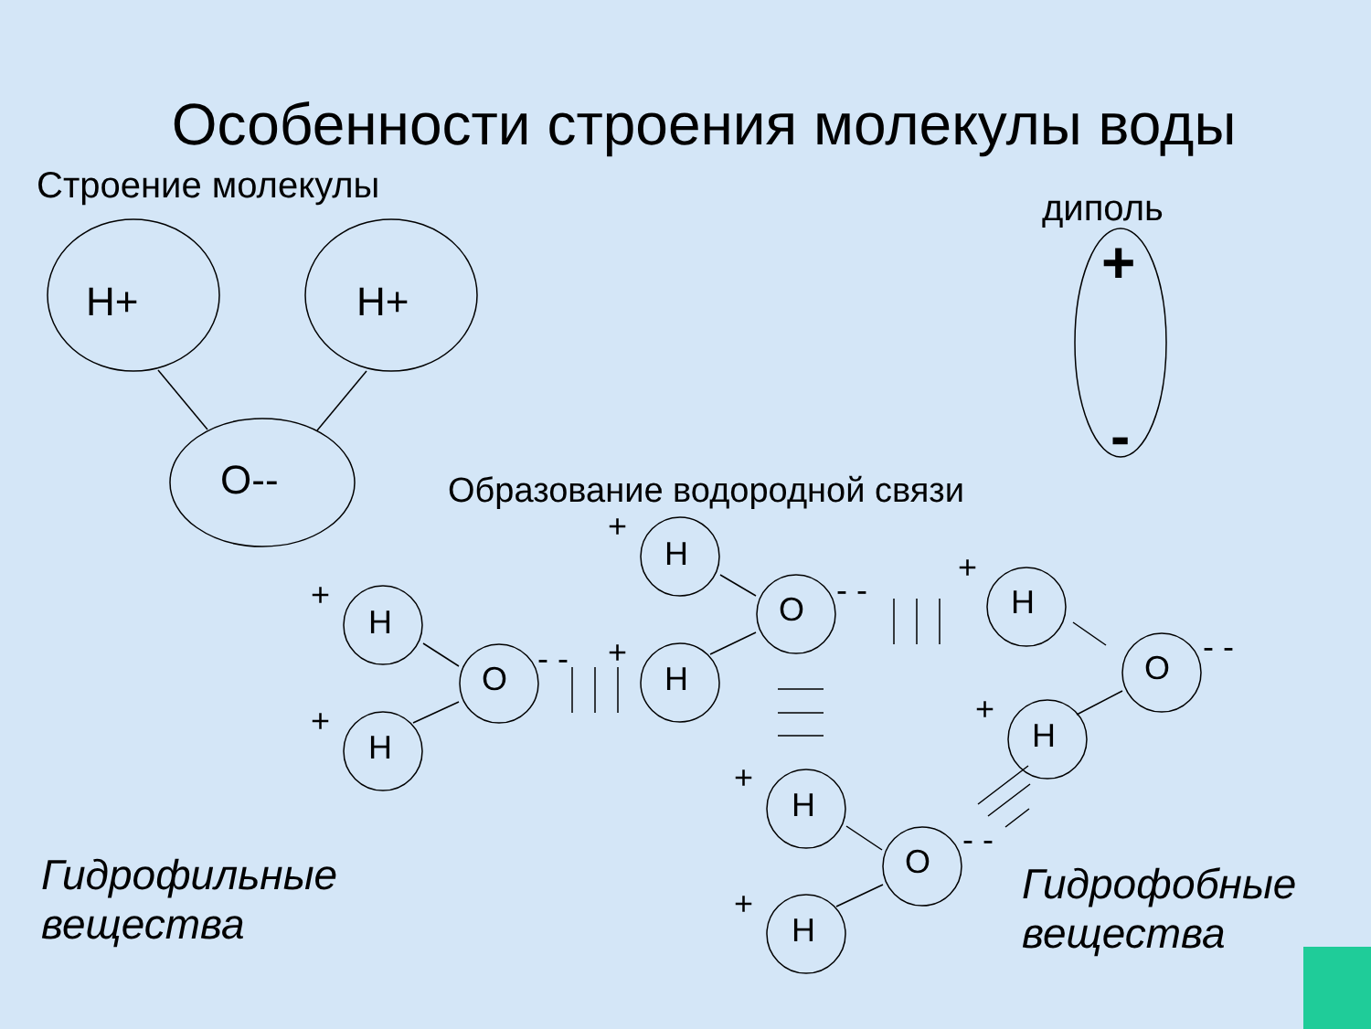Особенности строения молекулы воды
Строение молекулы
диполь
H+ H+
O--
+
-
Образование водородной связи
H
H
O
H
H
O H
O
H
H
O
H
+
+
+
+
+
+
+
+
- -
- -
- -
- -
Гидрофильные
вещества
Гидрофобные
вещества